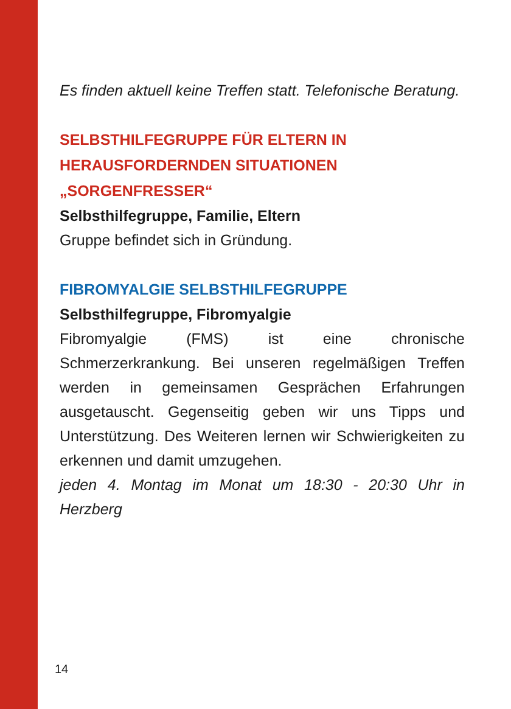Es finden aktuell keine Treffen statt. Telefonische Beratung.
SELBSTHILFEGRUPPE FÜR ELTERN IN HERAUSFORDERNDEN SITUATIONEN „SORGENFRESSER“
Selbsthilfegruppe, Familie, Eltern
Gruppe befindet sich in Gründung.
FIBROMYALGIE SELBSTHILFEGRUPPE
Selbsthilfegruppe, Fibromyalgie
Fibromyalgie (FMS) ist eine chronische Schmerzerkrankung. Bei unseren regelmäßigen Treffen werden in gemeinsamen Gesprächen Erfahrungen ausgetauscht. Gegenseitig geben wir uns Tipps und Unterstützung. Des Weiteren lernen wir Schwierigkeiten zu erkennen und damit umzugehen.
jeden 4. Montag im Monat um 18:30 - 20:30 Uhr in Herzberg
14